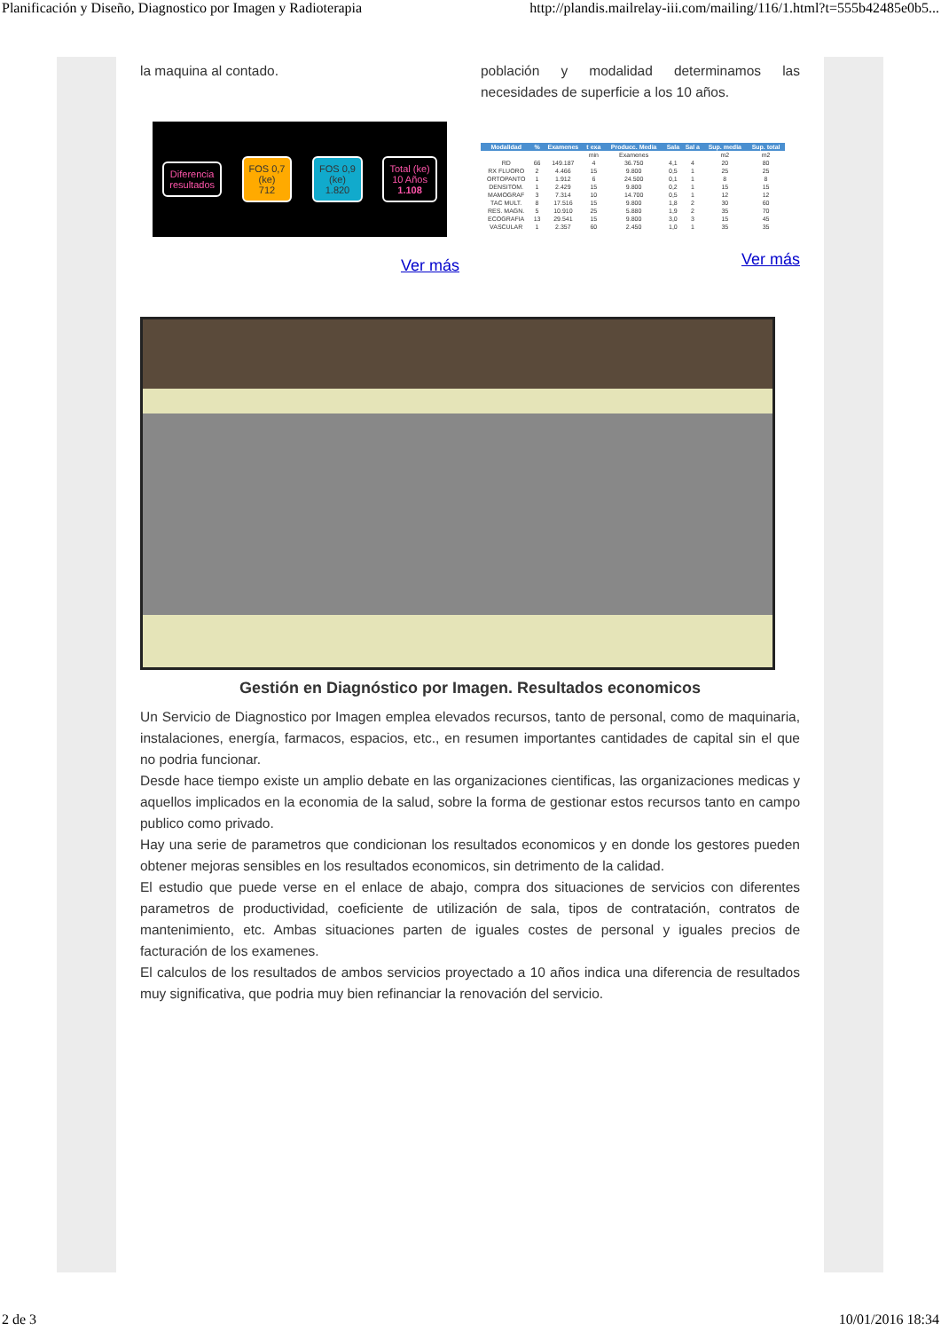Planificación y Diseño, Diagnostico por Imagen y Radioterapia http://plandis.mailrelay-iii.com/mailing/116/1.html?t=555b42485e0b5...
la maquina al contado.
Diferencia
resultados
FOS 0,7
(ke)
712
FOS 0,9
(ke)
1.820
Total (ke)
10 Años
1.108
Ver más
población y modalidad determinamos las necesidades de superficie a los 10 años.
| Modalidad | % | Examenes | t exa | Producc. Media | Sala | Sal a | Sup. media | Sup. total |
| --- | --- | --- | --- | --- | --- | --- | --- | --- |
| | | | min | Examenes | | | m2 | m2 |
| RD | 66 | 149.187 | 4 | 36.750 | 4,1 | 4 | 20 | 80 |
| RX FLUORO | 2 | 4.466 | 15 | 9.800 | 0,5 | 1 | 25 | 25 |
| ORTOPANTO | 1 | 1.912 | 6 | 24.500 | 0,1 | 1 | 8 | 8 |
| DENSITOM. | 1 | 2.429 | 15 | 9.800 | 0,2 | 1 | 15 | 15 |
| MAMOGRAF | 3 | 7.314 | 10 | 14.700 | 0,5 | 1 | 12 | 12 |
| TAC MULT. | 8 | 17.516 | 15 | 9.800 | 1,8 | 2 | 30 | 60 |
| RES. MAGN. | 5 | 10.910 | 25 | 5.880 | 1,9 | 2 | 35 | 70 |
| ECOGRAFIA | 13 | 29.541 | 15 | 9.800 | 3,0 | 3 | 15 | 45 |
| VASCULAR | 1 | 2.357 | 60 | 2.450 | 1,0 | 1 | 35 | 35 |
Ver más
Gestión en Diagnóstico por Imagen. Resultados economicos
Un Servicio de Diagnostico por Imagen emplea elevados recursos, tanto de personal, como de maquinaria, instalaciones, energía, farmacos, espacios, etc., en resumen importantes cantidades de capital sin el que no podria funcionar.
Desde hace tiempo existe un amplio debate en las organizaciones cientificas, las organizaciones medicas y aquellos implicados en la economia de la salud, sobre la forma de gestionar estos recursos tanto en campo publico como privado.
Hay una serie de parametros que condicionan los resultados economicos y en donde los gestores pueden obtener mejoras sensibles en los resultados economicos, sin detrimento de la calidad.
El estudio que puede verse en el enlace de abajo, compra dos situaciones de servicios con diferentes parametros de productividad, coeficiente de utilización de sala, tipos de contratación, contratos de mantenimiento, etc. Ambas situaciones parten de iguales costes de personal y iguales precios de facturación de los examenes.
El calculos de los resultados de ambos servicios proyectado a 10 años indica una diferencia de resultados muy significativa, que podria muy bien refinanciar la renovación del servicio.
2 de 3 10/01/2016 18:34